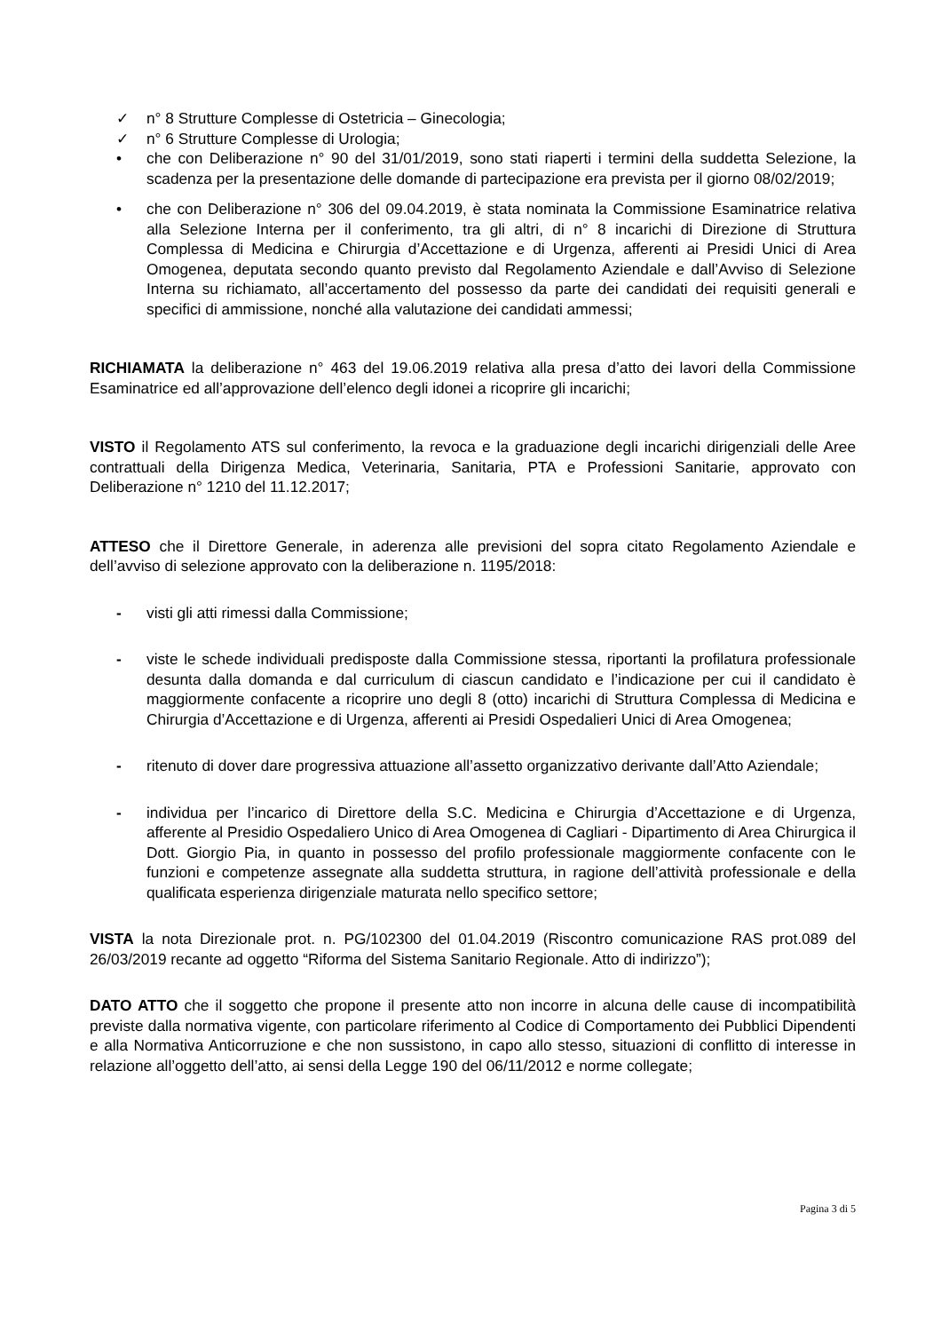✓ n° 8 Strutture Complesse di Ostetricia – Ginecologia;
✓ n° 6 Strutture Complesse di Urologia;
• che con Deliberazione n° 90 del 31/01/2019, sono stati riaperti i termini della suddetta Selezione, la scadenza per la presentazione delle domande di partecipazione era prevista per il giorno 08/02/2019;
• che con Deliberazione n° 306 del 09.04.2019, è stata nominata la Commissione Esaminatrice relativa alla Selezione Interna per il conferimento, tra gli altri, di n° 8 incarichi di Direzione di Struttura Complessa di Medicina e Chirurgia d’Accettazione e di Urgenza, afferenti ai Presidi Unici di Area Omogenea, deputata secondo quanto previsto dal Regolamento Aziendale e dall’Avviso di Selezione Interna su richiamato, all’accertamento del possesso da parte dei candidati dei requisiti generali e specifici di ammissione, nonché alla valutazione dei candidati ammessi;
RICHIAMATA la deliberazione n° 463 del 19.06.2019 relativa alla presa d’atto dei lavori della Commissione Esaminatrice ed all’approvazione dell’elenco degli idonei a ricoprire gli incarichi;
VISTO il Regolamento ATS sul conferimento, la revoca e la graduazione degli incarichi dirigenziali delle Aree contrattuali della Dirigenza Medica, Veterinaria, Sanitaria, PTA e Professioni Sanitarie, approvato con Deliberazione n° 1210 del 11.12.2017;
ATTESO che il Direttore Generale, in aderenza alle previsioni del sopra citato Regolamento Aziendale e dell’avviso di selezione approvato con la deliberazione n. 1195/2018:
- visti gli atti rimessi dalla Commissione;
- viste le schede individuali predisposte dalla Commissione stessa, riportanti la profilatura professionale desunta dalla domanda e dal curriculum di ciascun candidato e l’indicazione per cui il candidato è maggiormente confacente a ricoprire uno degli 8 (otto) incarichi di Struttura Complessa di Medicina e Chirurgia d’Accettazione e di Urgenza, afferenti ai Presidi Ospedalieri Unici di Area Omogenea;
- ritenuto di dover dare progressiva attuazione all’assetto organizzativo derivante dall’Atto Aziendale;
- individua per l’incarico di Direttore della S.C. Medicina e Chirurgia d’Accettazione e di Urgenza, afferente al Presidio Ospedaliero Unico di Area Omogenea di Cagliari - Dipartimento di Area Chirurgica il Dott. Giorgio Pia, in quanto in possesso del profilo professionale maggiormente confacente con le funzioni e competenze assegnate alla suddetta struttura, in ragione dell’attività professionale e della qualificata esperienza dirigenziale maturata nello specifico settore;
VISTA la nota Direzionale prot. n. PG/102300 del 01.04.2019 (Riscontro comunicazione RAS prot.089 del 26/03/2019 recante ad oggetto “Riforma del Sistema Sanitario Regionale. Atto di indirizzo”);
DATO ATTO che il soggetto che propone il presente atto non incorre in alcuna delle cause di incompatibilità previste dalla normativa vigente, con particolare riferimento al Codice di Comportamento dei Pubblici Dipendenti e alla Normativa Anticorruzione e che non sussistono, in capo allo stesso, situazioni di conflitto di interesse in relazione all’oggetto dell’atto, ai sensi della Legge 190 del 06/11/2012 e norme collegate;
Pagina 3 di 5